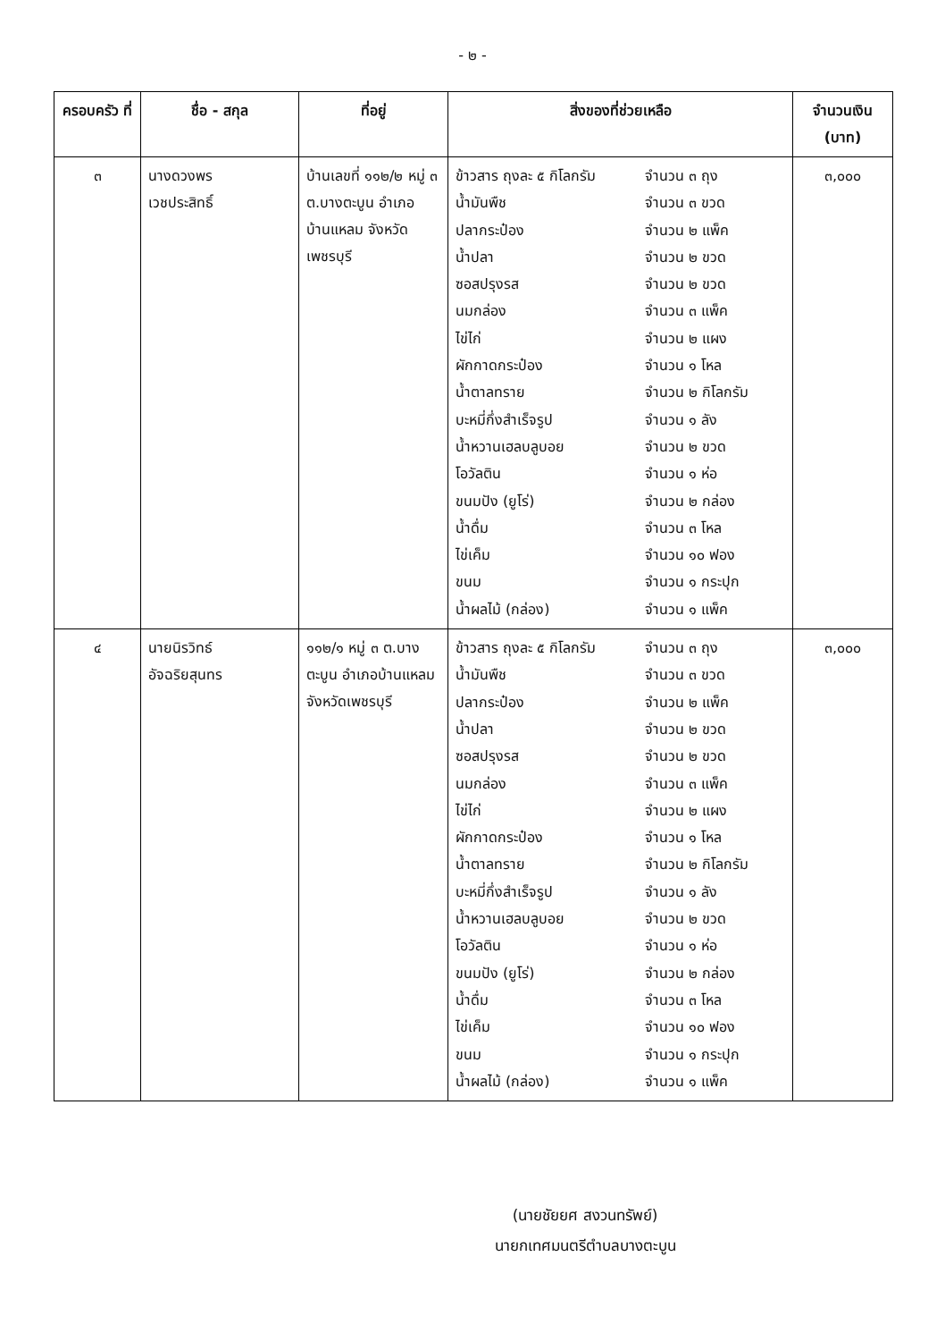- ๒ -
| ครอบครัว ที่ | ชื่อ - สกุล | ที่อยู่ | สิ่งของที่ช่วยเหลือ | จำนวนเงิน (บาท) |
| --- | --- | --- | --- | --- |
| ๓ | นางดวงพร เวชประสิทธิ์ | บ้านเลขที่ ๑๑๒/๒ หมู่ ๓ ต.บางตะบูน อำเภอบ้านแหลม จังหวัดเพชรบุรี | / ข้าวสาร ถุงละ ๕ กิโลกรัม / จำนวน ๓ ถุง / / น้ำมันพืช / จำนวน ๓ ขวด / / ปลากระป๋อง / จำนวน ๒ แพ็ค / / น้ำปลา / จำนวน ๒ ขวด / / ซอสปรุงรส / จำนวน ๒ ขวด / / นมกล่อง / จำนวน ๓ แพ็ค / / ไข่ไก่ / จำนวน ๒ แผง / / ผักกาดกระป๋อง / จำนวน ๑ โหล / / น้ำตาลทราย / จำนวน ๒ กิโลกรัม / / บะหมี่กึ่งสำเร็จรูป / จำนวน ๑ ลัง / / น้ำหวานเฮลบลูบอย / จำนวน ๒ ขวด / / โอวัลติน / จำนวน ๑ ห่อ / / ขนมปัง (ยูโร่) / จำนวน ๒ กล่อง / / น้ำดื่ม / จำนวน ๓ โหล / / ไข่เค็ม / จำนวน ๑๐ ฟอง / / ขนม / จำนวน ๑ กระปุก / / น้ำผลไม้ (กล่อง) / จำนวน ๑ แพ็ค / | ๓,๐๐๐ |
| ๔ | นายนิรวิทธ์ อัจฉริยสุนทร | ๑๑๒/๑ หมู่ ๓ ต.บางตะบูน อำเภอบ้านแหลม จังหวัดเพชรบุรี | / ข้าวสาร ถุงละ ๕ กิโลกรัม / จำนวน ๓ ถุง / / น้ำมันพืช / จำนวน ๓ ขวด / / ปลากระป๋อง / จำนวน ๒ แพ็ค / / น้ำปลา / จำนวน ๒ ขวด / / ซอสปรุงรส / จำนวน ๒ ขวด / / นมกล่อง / จำนวน ๓ แพ็ค / / ไข่ไก่ / จำนวน ๒ แผง / / ผักกาดกระป๋อง / จำนวน ๑ โหล / / น้ำตาลทราย / จำนวน ๒ กิโลกรัม / / บะหมี่กึ่งสำเร็จรูป / จำนวน ๑ ลัง / / น้ำหวานเฮลบลูบอย / จำนวน ๒ ขวด / / โอวัลติน / จำนวน ๑ ห่อ / / ขนมปัง (ยูโร่) / จำนวน ๒ กล่อง / / น้ำดื่ม / จำนวน ๓ โหล / / ไข่เค็ม / จำนวน ๑๐ ฟอง / / ขนม / จำนวน ๑ กระปุก / / น้ำผลไม้ (กล่อง) / จำนวน ๑ แพ็ค / | ๓,๐๐๐ |
(นายชัยยศ สงวนทรัพย์)
นายกเทศมนตรีตำบลบางตะบูน